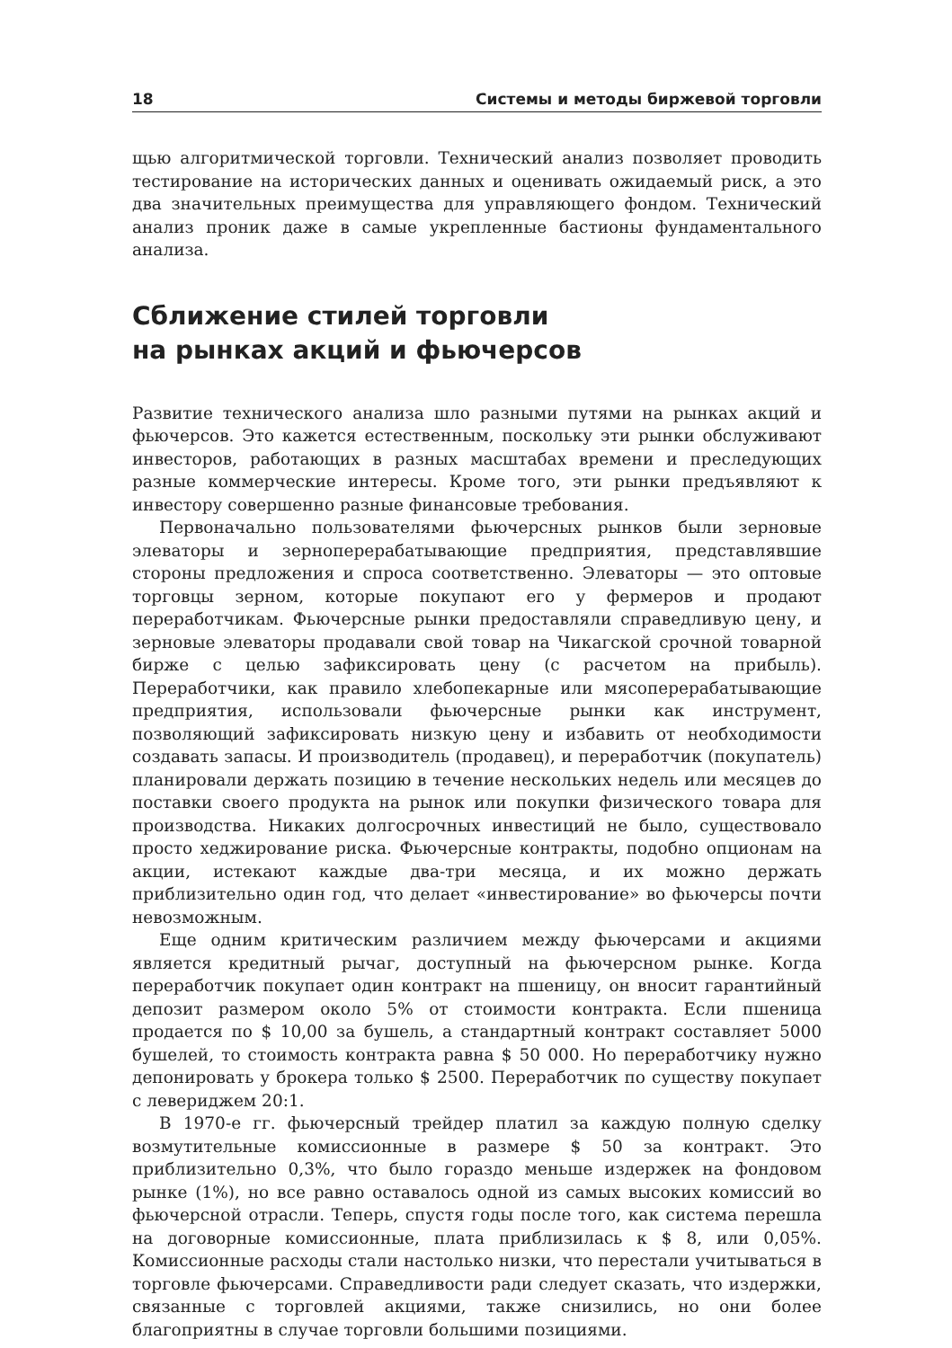18 Системы и методы биржевой торговли
щью алгоритмической торговли. Технический анализ позволяет проводить тестирование на исторических данных и оценивать ожидаемый риск, а это два значительных преимущества для управляющего фондом. Технический анализ проник даже в самые укрепленные бастионы фундаментального анализа.
Сближение стилей торговли
на рынках акций и фьючерсов
Развитие технического анализа шло разными путями на рынках акций и фьючерсов. Это кажется естественным, поскольку эти рынки обслуживают инвесторов, работающих в разных масштабах времени и преследующих разные коммерческие интересы. Кроме того, эти рынки предъявляют к инвестору совершенно разные финансовые требования.
Первоначально пользователями фьючерсных рынков были зерновые элеваторы и зерноперерабатывающие предприятия, представлявшие стороны предложения и спроса соответственно. Элеваторы — это оптовые торговцы зерном, которые покупают его у фермеров и продают переработчикам. Фьючерсные рынки предоставляли справедливую цену, и зерновые элеваторы продавали свой товар на Чикагской срочной товарной бирже с целью зафиксировать цену (с расчетом на прибыль). Переработчики, как правило хлебопекарные или мясоперерабатывающие предприятия, использовали фьючерсные рынки как инструмент, позволяющий зафиксировать низкую цену и избавить от необходимости создавать запасы. И производитель (продавец), и переработчик (покупатель) планировали держать позицию в течение нескольких недель или месяцев до поставки своего продукта на рынок или покупки физического товара для производства. Никаких долгосрочных инвестиций не было, существовало просто хеджирование риска. Фьючерсные контракты, подобно опционам на акции, истекают каждые два-три месяца, и их можно держать приблизительно один год, что делает «инвестирование» во фьючерсы почти невозможным.
Еще одним критическим различием между фьючерсами и акциями является кредитный рычаг, доступный на фьючерсном рынке. Когда переработчик покупает один контракт на пшеницу, он вносит гарантийный депозит размером около 5% от стоимости контракта. Если пшеница продается по $ 10,00 за бушель, а стандартный контракт составляет 5000 бушелей, то стоимость контракта равна $ 50 000. Но переработчику нужно депонировать у брокера только $ 2500. Переработчик по существу покупает с левериджем 20:1.
В 1970-е гг. фьючерсный трейдер платил за каждую полную сделку возмутительные комиссионные в размере $ 50 за контракт. Это приблизительно 0,3%, что было гораздо меньше издержек на фондовом рынке (1%), но все равно оставалось одной из самых высоких комиссий во фьючерсной отрасли. Теперь, спустя годы после того, как система перешла на договорные комиссионные, плата приблизилась к $ 8, или 0,05%. Комиссионные расходы стали настолько низки, что перестали учитываться в торговле фьючерсами. Справедливости ради следует сказать, что издержки, связанные с торговлей акциями, также снизились, но они более благоприятны в случае торговли большими позициями.